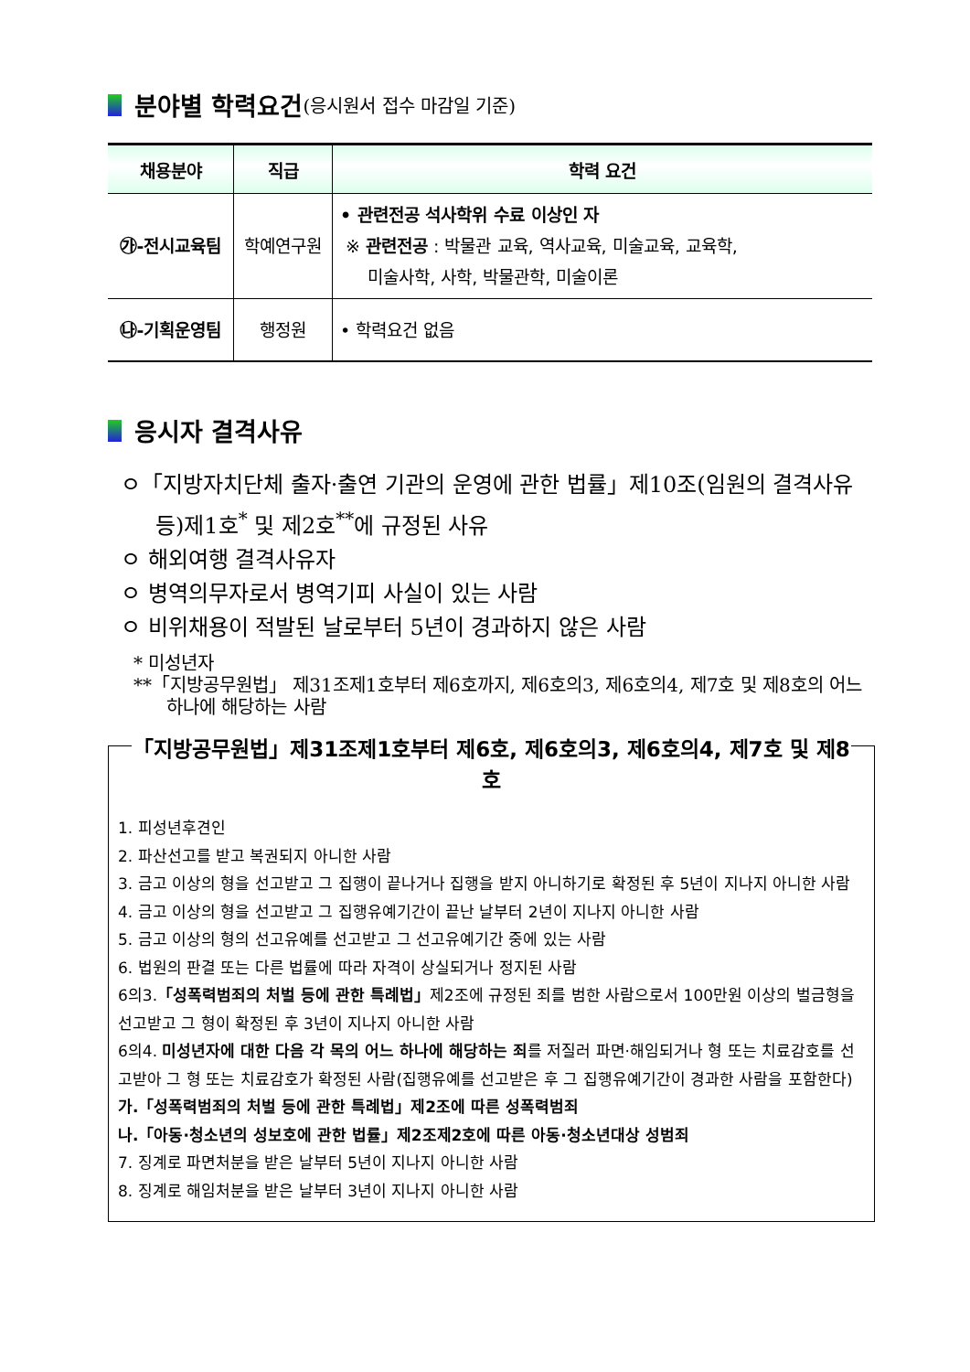분야별 학력요건 (응시원서 접수 마감일 기준)
| 채용분야 | 직급 | 학력 요건 |
| --- | --- | --- |
| ㉮-전시교육팀 | 학예연구원 | • 관련전공 석사학위 수료 이상인 자 ※ 관련전공 : 박물관 교육, 역사교육, 미술교육, 교육학, 미술사학, 사학, 박물관학, 미술이론 |
| ㉯-기획운영팀 | 행정원 | • 학력요건 없음 |
응시자 결격사유
ㅇ「지방자치단체 출자·출연 기관의 운영에 관한 법률」제10조(임원의 결격사유 등)제1호<sup>*</sup> 및 제2호<sup>**</sup>에 규정된 사유
ㅇ 해외여행 결격사유자
ㅇ 병역의무자로서 병역기피 사실이 있는 사람
ㅇ 비위채용이 적발된 날로부터 5년이 경과하지 않은 사람
* 미성년자
**「지방공무원법」 제31조제1호부터 제6호까지, 제6호의3, 제6호의4, 제7호 및 제8호의 어느 하나에 해당하는 사람
「지방공무원법」제31조제1호부터 제6호, 제6호의3, 제6호의4, 제7호 및 제8호
1. 피성년후견인
2. 파산선고를 받고 복권되지 아니한 사람
3. 금고 이상의 형을 선고받고 그 집행이 끝나거나 집행을 받지 아니하기로 확정된 후 5년이 지나지 아니한 사람
4. 금고 이상의 형을 선고받고 그 집행유예기간이 끝난 날부터 2년이 지나지 아니한 사람
5. 금고 이상의 형의 선고유예를 선고받고 그 선고유예기간 중에 있는 사람
6. 법원의 판결 또는 다른 법률에 따라 자격이 상실되거나 정지된 사람
6의3.「성폭력범죄의 처벌 등에 관한 특례법」제2조에 규정된 죄를 범한 사람으로서 100만원 이상의 벌금형을 선고받고 그 형이 확정된 후 3년이 지나지 아니한 사람
6의4. 미성년자에 대한 다음 각 목의 어느 하나에 해당하는 죄를 저질러 파면·해임되거나 형 또는 치료감호를 선고받아 그 형 또는 치료감호가 확정된 사람(집행유예를 선고받은 후 그 집행유예기간이 경과한 사람을 포함한다)
가.「성폭력범죄의 처벌 등에 관한 특례법」제2조에 따른 성폭력범죄
나.「아동·청소년의 성보호에 관한 법률」제2조제2호에 따른 아동·청소년대상 성범죄
7. 징계로 파면처분을 받은 날부터 5년이 지나지 아니한 사람
8. 징계로 해임처분을 받은 날부터 3년이 지나지 아니한 사람